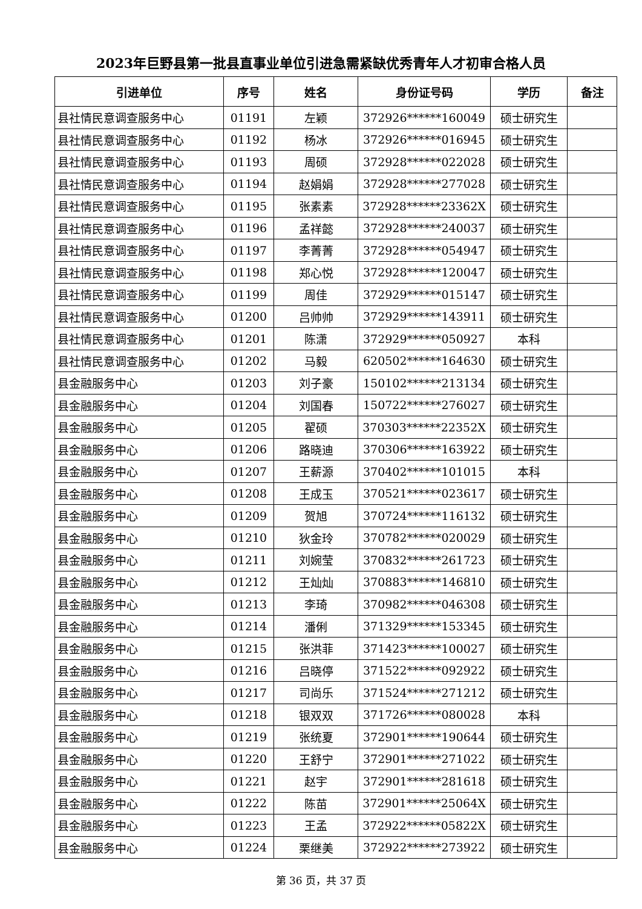2023年巨野县第一批县直事业单位引进急需紧缺优秀青年人才初审合格人员
| 引进单位 | 序号 | 姓名 | 身份证号码 | 学历 | 备注 |
| --- | --- | --- | --- | --- | --- |
| 县社情民意调查服务中心 | 01191 | 左颖 | 372926******160049 | 硕士研究生 | |
| 县社情民意调查服务中心 | 01192 | 杨冰 | 372926******016945 | 硕士研究生 | |
| 县社情民意调查服务中心 | 01193 | 周硕 | 372928******022028 | 硕士研究生 | |
| 县社情民意调查服务中心 | 01194 | 赵娟娟 | 372928******277028 | 硕士研究生 | |
| 县社情民意调查服务中心 | 01195 | 张素素 | 372928******23362X | 硕士研究生 | |
| 县社情民意调查服务中心 | 01196 | 孟祥懿 | 372928******240037 | 硕士研究生 | |
| 县社情民意调查服务中心 | 01197 | 李菁菁 | 372928******054947 | 硕士研究生 | |
| 县社情民意调查服务中心 | 01198 | 郑心悦 | 372928******120047 | 硕士研究生 | |
| 县社情民意调查服务中心 | 01199 | 周佳 | 372929******015147 | 硕士研究生 | |
| 县社情民意调查服务中心 | 01200 | 吕帅帅 | 372929******143911 | 硕士研究生 | |
| 县社情民意调查服务中心 | 01201 | 陈潇 | 372929******050927 | 本科 | |
| 县社情民意调查服务中心 | 01202 | 马毅 | 620502******164630 | 硕士研究生 | |
| 县金融服务中心 | 01203 | 刘子豪 | 150102******213134 | 硕士研究生 | |
| 县金融服务中心 | 01204 | 刘国春 | 150722******276027 | 硕士研究生 | |
| 县金融服务中心 | 01205 | 翟硕 | 370303******22352X | 硕士研究生 | |
| 县金融服务中心 | 01206 | 路晓迪 | 370306******163922 | 硕士研究生 | |
| 县金融服务中心 | 01207 | 王薪源 | 370402******101015 | 本科 | |
| 县金融服务中心 | 01208 | 王成玉 | 370521******023617 | 硕士研究生 | |
| 县金融服务中心 | 01209 | 贺旭 | 370724******116132 | 硕士研究生 | |
| 县金融服务中心 | 01210 | 狄金玲 | 370782******020029 | 硕士研究生 | |
| 县金融服务中心 | 01211 | 刘婉莹 | 370832******261723 | 硕士研究生 | |
| 县金融服务中心 | 01212 | 王灿灿 | 370883******146810 | 硕士研究生 | |
| 县金融服务中心 | 01213 | 李琦 | 370982******046308 | 硕士研究生 | |
| 县金融服务中心 | 01214 | 潘俐 | 371329******153345 | 硕士研究生 | |
| 县金融服务中心 | 01215 | 张洪菲 | 371423******100027 | 硕士研究生 | |
| 县金融服务中心 | 01216 | 吕晓停 | 371522******092922 | 硕士研究生 | |
| 县金融服务中心 | 01217 | 司尚乐 | 371524******271212 | 硕士研究生 | |
| 县金融服务中心 | 01218 | 银双双 | 371726******080028 | 本科 | |
| 县金融服务中心 | 01219 | 张统夏 | 372901******190644 | 硕士研究生 | |
| 县金融服务中心 | 01220 | 王舒宁 | 372901******271022 | 硕士研究生 | |
| 县金融服务中心 | 01221 | 赵宇 | 372901******281618 | 硕士研究生 | |
| 县金融服务中心 | 01222 | 陈苗 | 372901******25064X | 硕士研究生 | |
| 县金融服务中心 | 01223 | 王孟 | 372922******05822X | 硕士研究生 | |
| 县金融服务中心 | 01224 | 栗继美 | 372922******273922 | 硕士研究生 | |
第 36 页，共 37 页